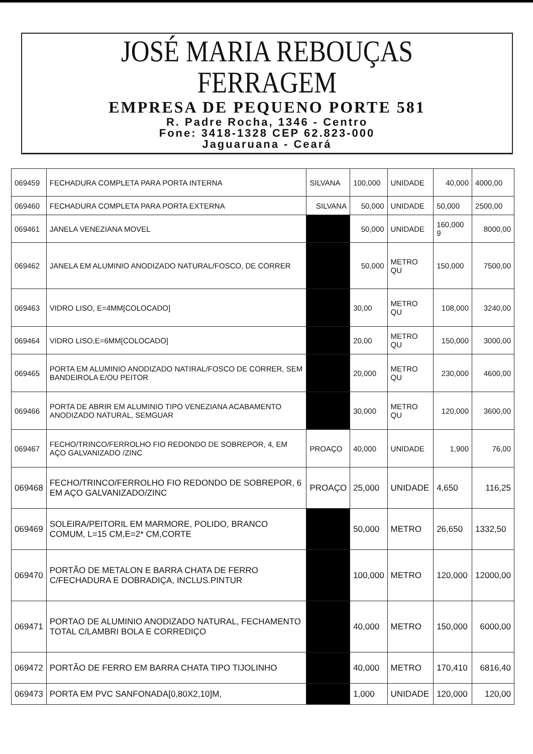JOSÉ MARIA REBOUÇAS FERRAGEM
EMPRESA DE PEQUENO PORTE 581
R. Padre Rocha, 1346 - Centro
Fone: 3418-1328 CEP 62.823-000
Jaguaruana - Ceará
| 069459 | FECHADURA COMPLETA PARA PORTA INTERNA | SILVANA | 100,000 | UNIDADE | 40,000 | 4000,00 |
| 069460 | FECHADURA COMPLETA PARA PORTA EXTERNA | SILVANA | 50,000 | UNIDADE | 50,000 | 2500,00 |
| 069461 | JANELA VENEZIANA MOVEL | | 50,000 | UNIDADE | 160,000 9 | 8000,00 |
| 069462 | JANELA EM ALUMINIO ANODIZADO NATURAL/FOSCO, DE CORRER | | 50,000 | METRO QU | 150,000 | 7500,00 |
| 069463 | VIDRO LISO, E=4MM[COLOCADO] | | 30,00 | METRO QU | 108,000 | 3240,00 |
| 069464 | VIDRO LISO,E=6MM[COLOCADO] | | 20,00 | METRO QU | 150,000 | 3000,00 |
| 069465 | PORTA EM ALUMINIO ANODIZADO NATIRAL/FOSCO DE CORRER, SEM BANDEIROLA E/OU PEITOR | | 20,000 | METRO QU | 230,000 | 4600,00 |
| 069466 | PORTA DE ABRIR EM ALUMINIO TIPO VENEZIANA ACABAMENTO ANODIZADO NATURAL, SEMGUAR | | 30,000 | METRO QU | 120,000 | 3600,00 |
| 069467 | FECHO/TRINCO/FERROLHO FIO REDONDO DE SOBREPOR, 4, EM AÇO GALVANIZADO /ZINC | PROAÇO | 40,000 | UNIDADE | 1,900 | 76,00 |
| 069468 | FECHO/TRINCO/FERROLHO FIO REDONDO DE SOBREPOR, 6 EM AÇO GALVANIZADO/ZINC | PROAÇO | 25,000 | UNIDADE | 4,650 | 116,25 |
| 069469 | SOLEIRA/PEITORIL EM MARMORE, POLIDO, BRANCO COMUM, L=15 CM,E=2* CM,CORTE | | 50,000 | METRO | 26,650 | 1332,50 |
| 069470 | PORTÃO DE METALON E BARRA CHATA DE FERRO C/FECHADURA E DOBRADIÇA, INCLUS.PINTUR | | 100,000 | METRO | 120,000 | 12000,00 |
| 069471 | PORTAO DE ALUMINIO ANODIZADO NATURAL, FECHAMENTO TOTAL C/LAMBRI BOLA E CORREDIÇO | | 40,000 | METRO | 150,000 | 6000,00 |
| 069472 | PORTÃO DE FERRO EM BARRA CHATA TIPO TIJOLINHO | | 40,000 | METRO | 170,410 | 6816,40 |
| 069473 | PORTA EM PVC SANFONADA[0,80X2,10]M, | | 1,000 | UNIDADE | 120,000 | 120,00 |